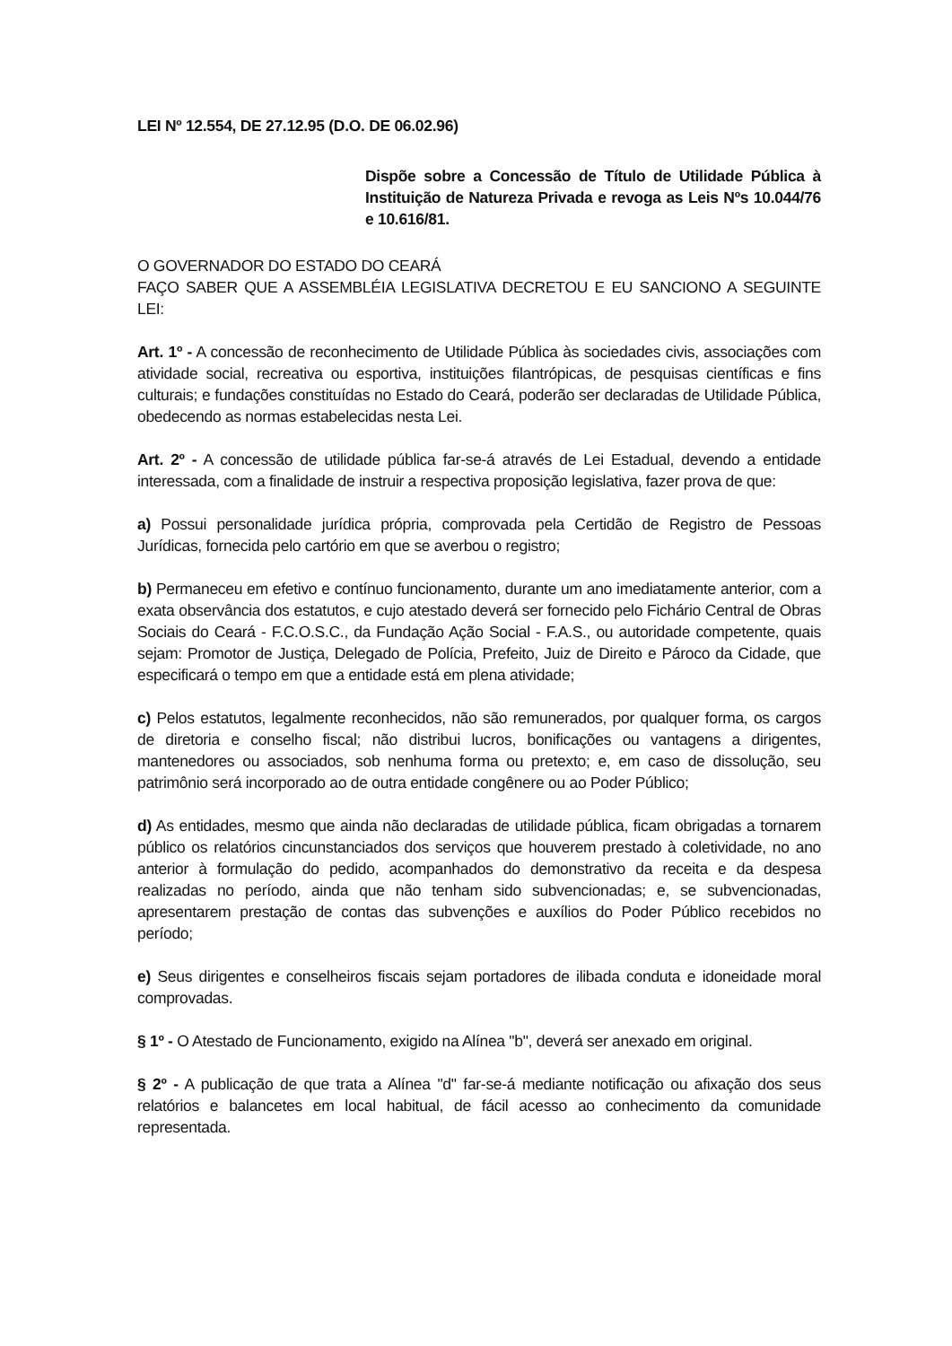LEI Nº 12.554, DE 27.12.95 (D.O. DE 06.02.96)
Dispõe sobre a Concessão de Título de Utilidade Pública à Instituição de Natureza Privada e revoga as Leis Nºs 10.044/76 e 10.616/81.
O GOVERNADOR DO ESTADO DO CEARÁ
FAÇO SABER QUE A ASSEMBLÉIA LEGISLATIVA DECRETOU E EU SANCIONO A SEGUINTE LEI:
Art. 1º - A concessão de reconhecimento de Utilidade Pública às sociedades civis, associações com atividade social, recreativa ou esportiva, instituições filantrópicas, de pesquisas científicas e fins culturais; e fundações constituídas no Estado do Ceará, poderão ser declaradas de Utilidade Pública, obedecendo as normas estabelecidas nesta Lei.
Art. 2º - A concessão de utilidade pública far-se-á através de Lei Estadual, devendo a entidade interessada, com a finalidade de instruir a respectiva proposição legislativa, fazer prova de que:
a) Possui personalidade jurídica própria, comprovada pela Certidão de Registro de Pessoas Jurídicas, fornecida pelo cartório em que se averbou o registro;
b) Permaneceu em efetivo e contínuo funcionamento, durante um ano imediatamente anterior, com a exata observância dos estatutos, e cujo atestado deverá ser fornecido pelo Fichário Central de Obras Sociais do Ceará - F.C.O.S.C., da Fundação Ação Social - F.A.S., ou autoridade competente, quais sejam: Promotor de Justiça, Delegado de Polícia, Prefeito, Juiz de Direito e Pároco da Cidade, que especificará o tempo em que a entidade está em plena atividade;
c) Pelos estatutos, legalmente reconhecidos, não são remunerados, por qualquer forma, os cargos de diretoria e conselho fiscal; não distribui lucros, bonificações ou vantagens a dirigentes, mantenedores ou associados, sob nenhuma forma ou pretexto; e, em caso de dissolução, seu patrimônio será incorporado ao de outra entidade congênere ou ao Poder Público;
d) As entidades, mesmo que ainda não declaradas de utilidade pública, ficam obrigadas a tornarem público os relatórios cincunstanciados dos serviços que houverem prestado à coletividade, no ano anterior à formulação do pedido, acompanhados do demonstrativo da receita e da despesa realizadas no período, ainda que não tenham sido subvencionadas; e, se subvencionadas, apresentarem prestação de contas das subvenções e auxílios do Poder Público recebidos no período;
e) Seus dirigentes e conselheiros fiscais sejam portadores de ilibada conduta e idoneidade moral comprovadas.
§ 1º - O Atestado de Funcionamento, exigido na Alínea "b", deverá ser anexado em original.
§ 2º - A publicação de que trata a Alínea "d" far-se-á mediante notificação ou afixação dos seus relatórios e balancetes em local habitual, de fácil acesso ao conhecimento da comunidade representada.